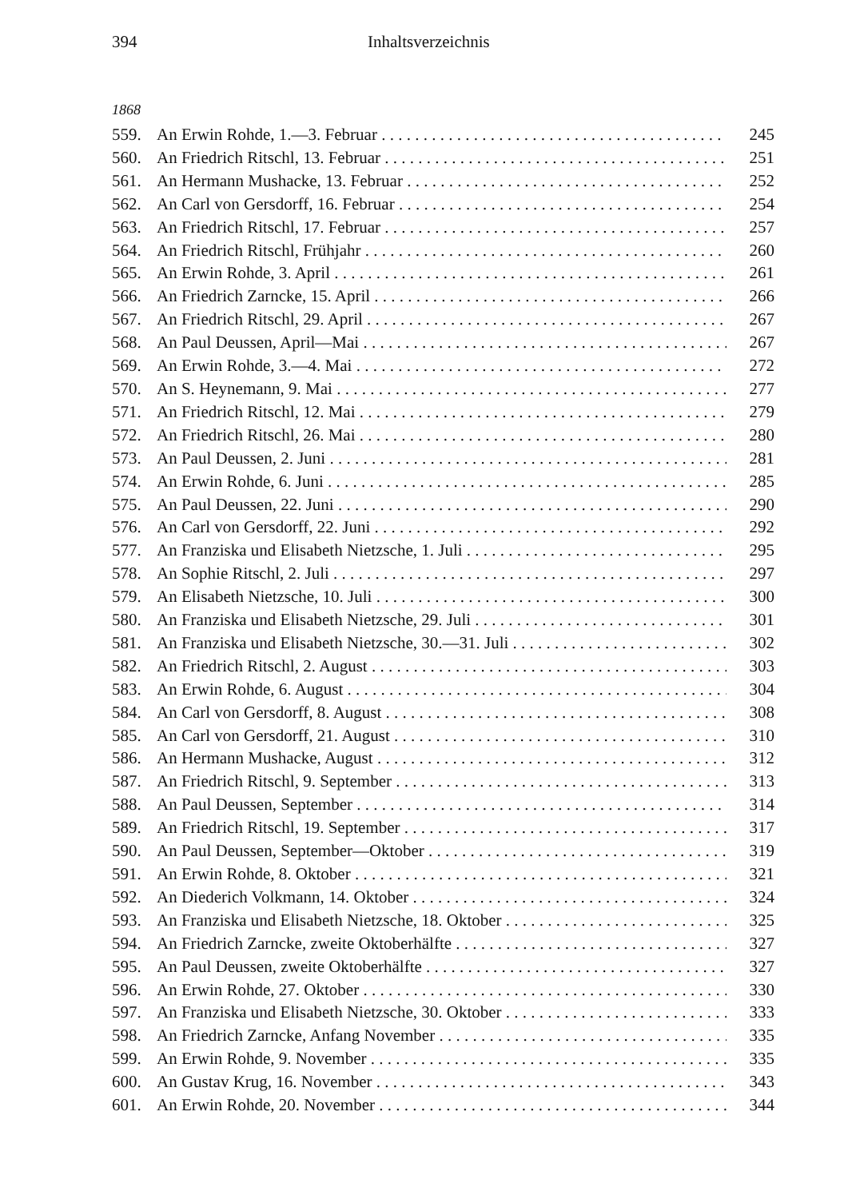394 Inhaltsverzeichnis
1868
559. An Erwin Rohde, 1.—3. Februar 245
560. An Friedrich Ritschl, 13. Februar 251
561. An Hermann Mushacke, 13. Februar 252
562. An Carl von Gersdorff, 16. Februar 254
563. An Friedrich Ritschl, 17. Februar 257
564. An Friedrich Ritschl, Frühjahr 260
565. An Erwin Rohde, 3. April 261
566. An Friedrich Zarncke, 15. April 266
567. An Friedrich Ritschl, 29. April 267
568. An Paul Deussen, April—Mai 267
569. An Erwin Rohde, 3.—4. Mai 272
570. An S. Heynemann, 9. Mai 277
571. An Friedrich Ritschl, 12. Mai 279
572. An Friedrich Ritschl, 26. Mai 280
573. An Paul Deussen, 2. Juni 281
574. An Erwin Rohde, 6. Juni 285
575. An Paul Deussen, 22. Juni 290
576. An Carl von Gersdorff, 22. Juni 292
577. An Franziska und Elisabeth Nietzsche, 1. Juli 295
578. An Sophie Ritschl, 2. Juli 297
579. An Elisabeth Nietzsche, 10. Juli 300
580. An Franziska und Elisabeth Nietzsche, 29. Juli 301
581. An Franziska und Elisabeth Nietzsche, 30.—31. Juli 302
582. An Friedrich Ritschl, 2. August 303
583. An Erwin Rohde, 6. August 304
584. An Carl von Gersdorff, 8. August 308
585. An Carl von Gersdorff, 21. August 310
586. An Hermann Mushacke, August 312
587. An Friedrich Ritschl, 9. September 313
588. An Paul Deussen, September 314
589. An Friedrich Ritschl, 19. September 317
590. An Paul Deussen, September—Oktober 319
591. An Erwin Rohde, 8. Oktober 321
592. An Diederich Volkmann, 14. Oktober 324
593. An Franziska und Elisabeth Nietzsche, 18. Oktober 325
594. An Friedrich Zarncke, zweite Oktoberhälfte 327
595. An Paul Deussen, zweite Oktoberhälfte 327
596. An Erwin Rohde, 27. Oktober 330
597. An Franziska und Elisabeth Nietzsche, 30. Oktober 333
598. An Friedrich Zarncke, Anfang November 335
599. An Erwin Rohde, 9. November 335
600. An Gustav Krug, 16. November 343
601. An Erwin Rohde, 20. November 344